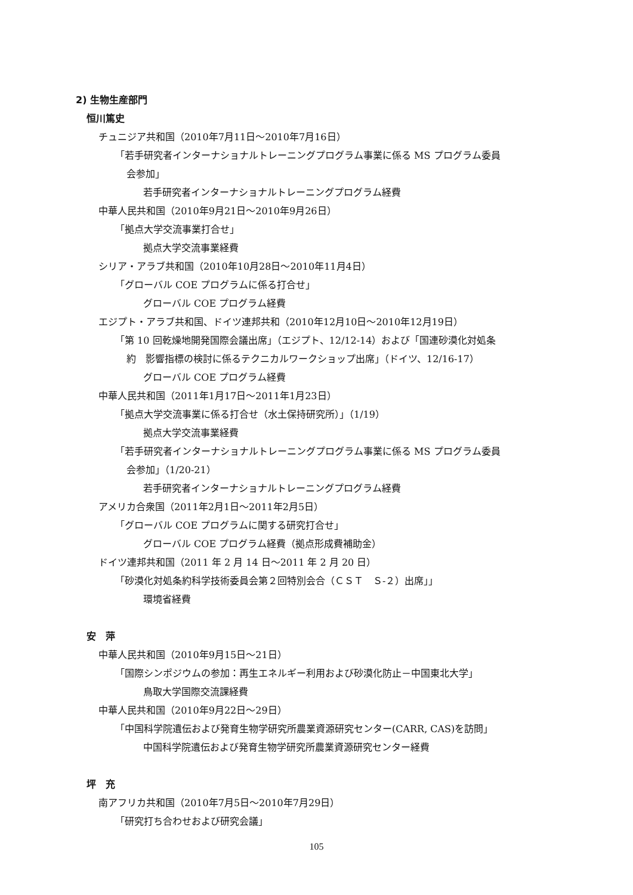2) 生物生産部門
恒川篤史
チュニジア共和国（2010年7月11日～2010年7月16日）
「若手研究者インターナショナルトレーニングプログラム事業に係る MS プログラム委員
会参加」
若手研究者インターナショナルトレーニングプログラム経費
中華人民共和国（2010年9月21日～2010年9月26日）
「拠点大学交流事業打合せ」
拠点大学交流事業経費
シリア・アラブ共和国（2010年10月28日～2010年11月4日）
「グローバル COE プログラムに係る打合せ」
グローバル COE プログラム経費
エジプト・アラブ共和国、ドイツ連邦共和（2010年12月10日～2010年12月19日）
「第 10 回乾燥地開発国際会議出席」（エジプト、12/12-14）および「国連砂漠化対処条
約　影響指標の検討に係るテクニカルワークショップ出席」（ドイツ、12/16-17）
グローバル COE プログラム経費
中華人民共和国（2011年1月17日～2011年1月23日）
「拠点大学交流事業に係る打合せ（水土保持研究所）」（1/19）
拠点大学交流事業経費
「若手研究者インターナショナルトレーニングプログラム事業に係る MS プログラム委員
会参加」（1/20-21）
若手研究者インターナショナルトレーニングプログラム経費
アメリカ合衆国（2011年2月1日～2011年2月5日）
「グローバル COE プログラムに関する研究打合せ」
グローバル COE プログラム経費（拠点形成費補助金）
ドイツ連邦共和国（2011 年 2 月 14 日～2011 年 2 月 20 日）
「砂漠化対処条約科学技術委員会第２回特別会合（ＣＳＴ　Ｓ-２）出席」」
環境省経費
安　萍
中華人民共和国（2010年9月15日～21日）
「国際シンポジウムの参加：再生エネルギー利用および砂漠化防止－中国東北大学」
鳥取大学国際交流課経費
中華人民共和国（2010年9月22日～29日）
「中国科学院遺伝および発育生物学研究所農業資源研究センター(CARR, CAS)を訪問」
中国科学院遺伝および発育生物学研究所農業資源研究センター経費
坪　充
南アフリカ共和国（2010年7月5日～2010年7月29日）
「研究打ち合わせおよび研究会議」
105